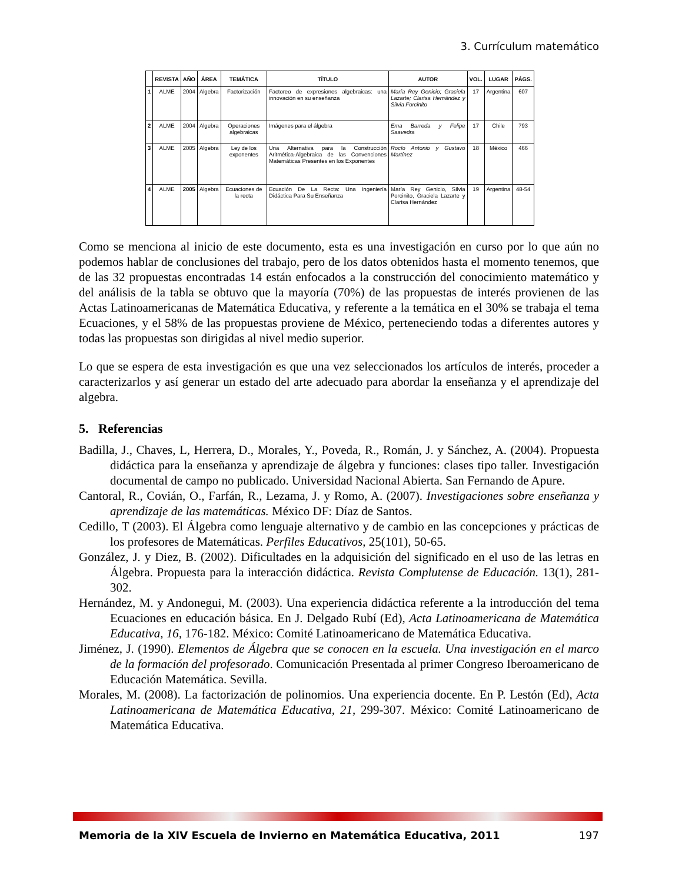3. Currículum matemático
| | REVISTA | AÑO | ÁREA | TEMÁTICA | TÍTULO | AUTOR | VOL. | LUGAR | PÁGS. |
| --- | --- | --- | --- | --- | --- | --- | --- | --- | --- |
| 1 | ALME | 2004 | Algebra | Factorización | Factoreo de expresiones algebraicas: una innovación en su enseñanza | María Rey Genicio; Graciela Lazarte; Clarisa Hernández y Silvia Forcinito | 17 | Argentina | 607 |
| 2 | ALME | 2004 | Algebra | Operaciones algebraicas | Imágenes para el álgebra | Ema Barreda y Felipe Saavedra | 17 | Chile | 793 |
| 3 | ALME | 2005 | Algebra | Ley de los exponentes | Una Alternativa para la Construcción Aritmética-Algebraica de las Convenciones Matemáticas Presentes en los Exponentes | Rocío Antonio y Gustavo Martínez | 18 | México | 466 |
| 4 | ALME | 2005 | Algebra | Ecuaciones de la recta | Ecuación De La Recta: Una Ingeniería Didáctica Para Su Enseñanza | María Rey Genicio, Silvia Porcinito, Graciela Lazarte y Clarisa Hernández | 19 | Argentina | 48-54 |
Como se menciona al inicio de este documento, esta es una investigación en curso por lo que aún no podemos hablar de conclusiones del trabajo, pero de los datos obtenidos hasta el momento tenemos, que de las 32 propuestas encontradas 14 están enfocados a la construcción del conocimiento matemático y del análisis de la tabla se obtuvo que la mayoría (70%) de las propuestas de interés provienen de las Actas Latinoamericanas de Matemática Educativa, y referente a la temática en el 30% se trabaja el tema Ecuaciones, y el 58% de las propuestas proviene de México, perteneciendo todas a diferentes autores y todas las propuestas son dirigidas al nivel medio superior.
Lo que se espera de esta investigación es que una vez seleccionados los artículos de interés, proceder a caracterizarlos y así generar un estado del arte adecuado para abordar la enseñanza y el aprendizaje del algebra.
5. Referencias
Badilla, J., Chaves, L, Herrera, D., Morales, Y., Poveda, R., Román, J. y Sánchez, A. (2004). Propuesta didáctica para la enseñanza y aprendizaje de álgebra y funciones: clases tipo taller. Investigación documental de campo no publicado. Universidad Nacional Abierta. San Fernando de Apure.
Cantoral, R., Covián, O., Farfán, R., Lezama, J. y Romo, A. (2007). Investigaciones sobre enseñanza y aprendizaje de las matemáticas. México DF: Díaz de Santos.
Cedillo, T (2003). El Álgebra como lenguaje alternativo y de cambio en las concepciones y prácticas de los profesores de Matemáticas. Perfiles Educativos, 25(101), 50-65.
González, J. y Diez, B. (2002). Dificultades en la adquisición del significado en el uso de las letras en Álgebra. Propuesta para la interacción didáctica. Revista Complutense de Educación. 13(1), 281-302.
Hernández, M. y Andonegui, M. (2003). Una experiencia didáctica referente a la introducción del tema Ecuaciones en educación básica. En J. Delgado Rubí (Ed), Acta Latinoamericana de Matemática Educativa, 16, 176-182. México: Comité Latinoamericano de Matemática Educativa.
Jiménez, J. (1990). Elementos de Álgebra que se conocen en la escuela. Una investigación en el marco de la formación del profesorado. Comunicación Presentada al primer Congreso Iberoamericano de Educación Matemática. Sevilla.
Morales, M. (2008). La factorización de polinomios. Una experiencia docente. En P. Lestón (Ed), Acta Latinoamericana de Matemática Educativa, 21, 299-307. México: Comité Latinoamericano de Matemática Educativa.
Memoria de la XIV Escuela de Invierno en Matemática Educativa, 2011 197